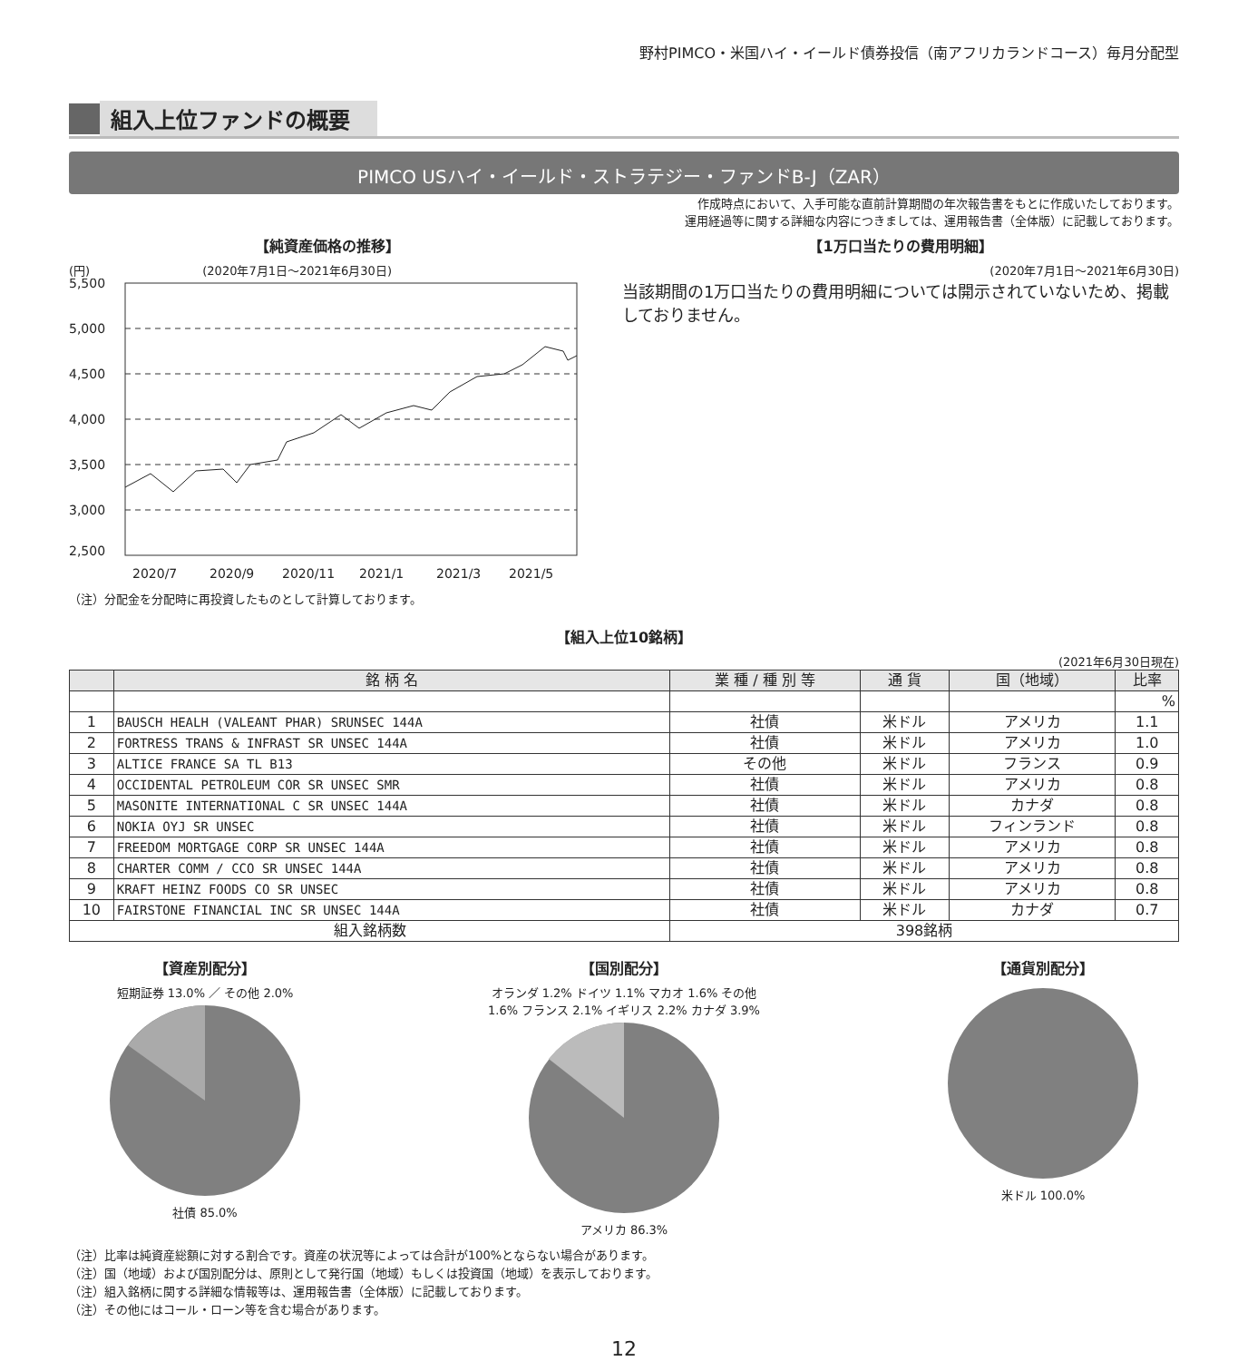野村PIMCO・米国ハイ・イールド債券投信（南アフリカランドコース）毎月分配型
組入上位ファンドの概要
PIMCO USハイ・イールド・ストラテジー・ファンドB-J（ZAR）
作成時点において、入手可能な直前計算期間の年次報告書をもとに作成いたしております。
運用経過等に関する詳細な内容につきましては、運用報告書（全体版）に記載しております。
【純資産価格の推移】
(円) (2020年7月1日～2021年6月30日)
5,500
5,000
4,500
4,000
3,500
3,000
2,500
2020/7
2020/9
2020/11
2021/1
2021/3
2021/5
（注）分配金を分配時に再投資したものとして計算しております。
【1万口当たりの費用明細】
(2020年7月1日～2021年6月30日)
当該期間の1万口当たりの費用明細については開示されていないため、掲載しておりません。
【組入上位10銘柄】
(2021年6月30日現在)
| | 銘 柄 名 | 業 種 / 種 別 等 | 通 貨 | 国（地域） | 比率 |
| --- | --- | --- | --- | --- | --- |
| | | | | | % |
| 1 | BAUSCH HEALH (VALEANT PHAR) SRUNSEC 144A | 社債 | 米ドル | アメリカ | 1.1 |
| 2 | FORTRESS TRANS & INFRAST SR UNSEC 144A | 社債 | 米ドル | アメリカ | 1.0 |
| 3 | ALTICE FRANCE SA TL B13 | その他 | 米ドル | フランス | 0.9 |
| 4 | OCCIDENTAL PETROLEUM COR SR UNSEC SMR | 社債 | 米ドル | アメリカ | 0.8 |
| 5 | MASONITE INTERNATIONAL C SR UNSEC 144A | 社債 | 米ドル | カナダ | 0.8 |
| 6 | NOKIA OYJ SR UNSEC | 社債 | 米ドル | フィンランド | 0.8 |
| 7 | FREEDOM MORTGAGE CORP SR UNSEC 144A | 社債 | 米ドル | アメリカ | 0.8 |
| 8 | CHARTER COMM / CCO SR UNSEC 144A | 社債 | 米ドル | アメリカ | 0.8 |
| 9 | KRAFT HEINZ FOODS CO SR UNSEC | 社債 | 米ドル | アメリカ | 0.8 |
| 10 | FAIRSTONE FINANCIAL INC SR UNSEC 144A | 社債 | 米ドル | カナダ | 0.7 |
| 組入銘柄数 | | 398銘柄 | | | |
【資産別配分】
短期証券 13.0% ／ その他 2.0%
社債 85.0%
【国別配分】
オランダ 1.2% ドイツ 1.1% マカオ 1.6% その他 1.6% フランス 2.1% イギリス 2.2% カナダ 3.9%
アメリカ 86.3%
【通貨別配分】
米ドル 100.0%
（注）比率は純資産総額に対する割合です。資産の状況等によっては合計が100%とならない場合があります。
（注）国（地域）および国別配分は、原則として発行国（地域）もしくは投資国（地域）を表示しております。
（注）組入銘柄に関する詳細な情報等は、運用報告書（全体版）に記載しております。
（注）その他にはコール・ローン等を含む場合があります。
12